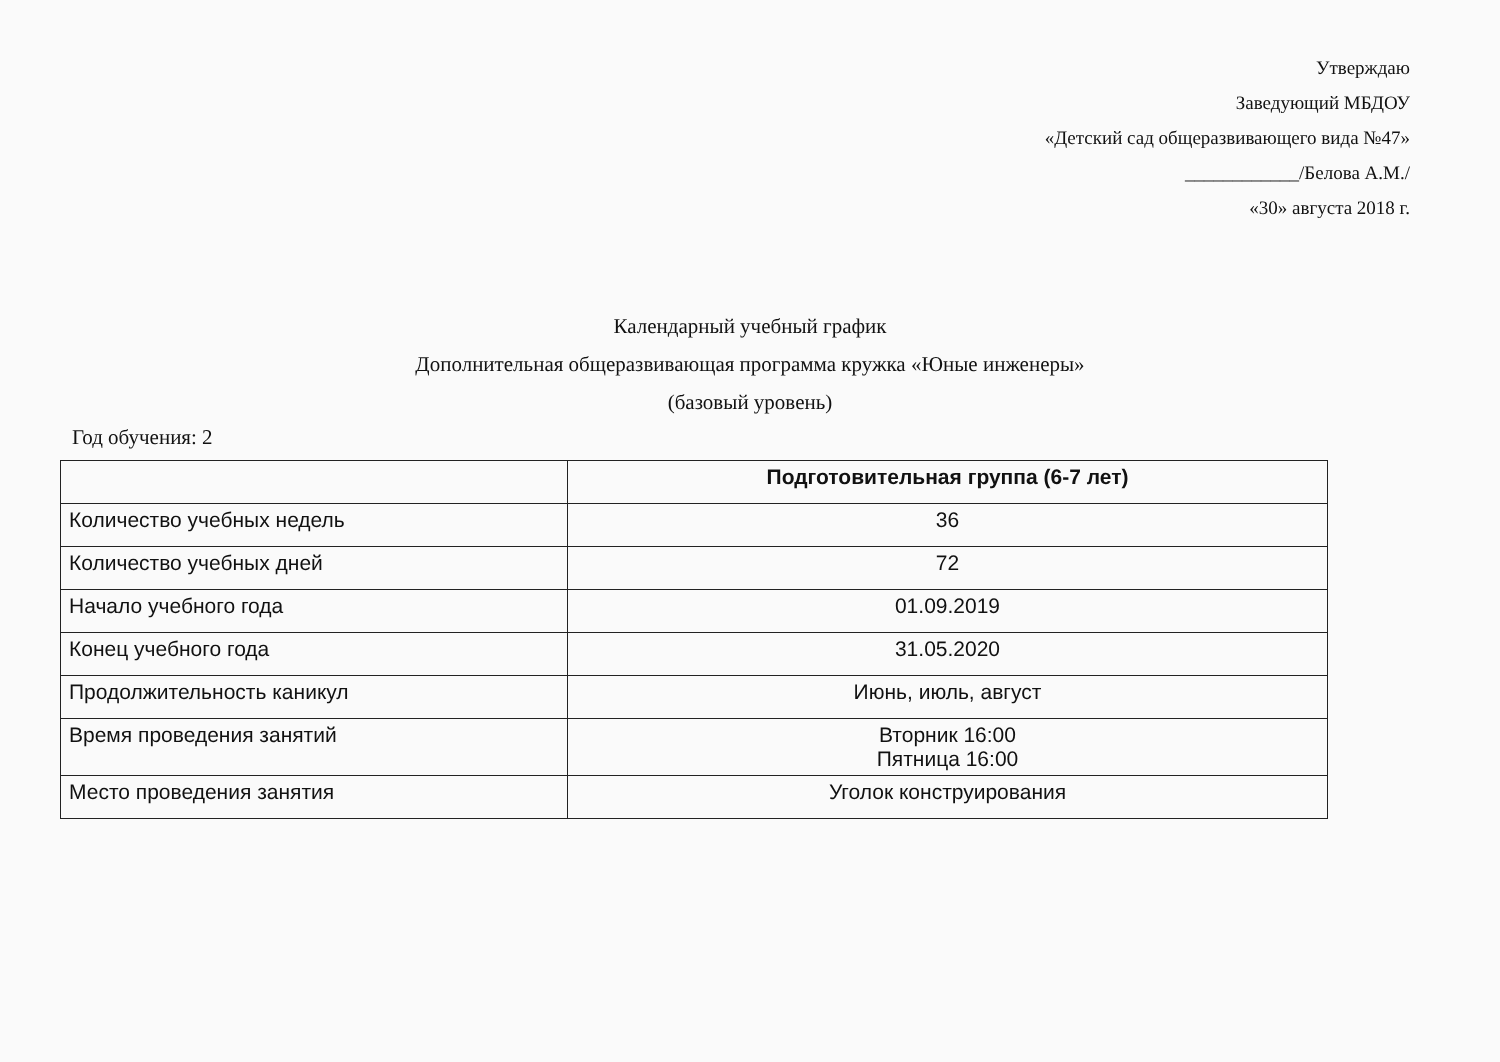Утверждаю
Заведующий МБДОУ
«Детский сад общеразвивающего вида №47»
____________/Белова А.М./
«30» августа 2018 г.
Календарный учебный график
Дополнительная общеразвивающая программа кружка «Юные инженеры»
(базовый уровень)
Год обучения: 2
| | Подготовительная группа (6-7 лет) |
| Количество учебных недель | 36 |
| Количество учебных дней | 72 |
| Начало учебного года | 01.09.2019 |
| Конец учебного года | 31.05.2020 |
| Продолжительность каникул | Июнь, июль, август |
| Время проведения занятий | Вторник 16:00 Пятница 16:00 |
| Место проведения занятия | Уголок конструирования |